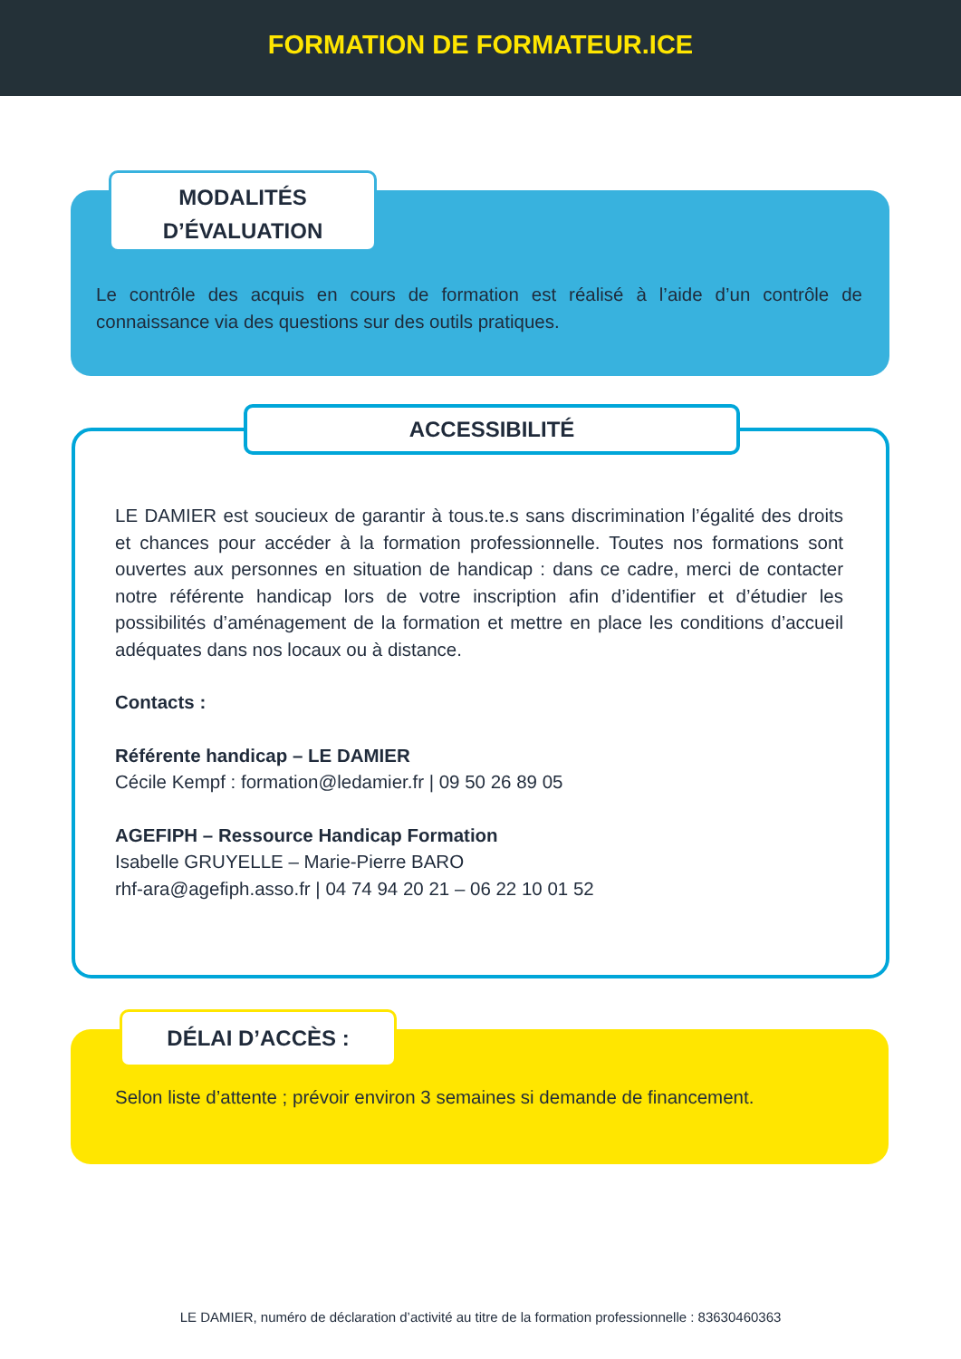FORMATION DE FORMATEUR.ICE
MODALITÉS
D’ÉVALUATION
Le contrôle des acquis en cours de formation est réalisé à l’aide d’un contrôle de connaissance via des questions sur des outils pratiques.
ACCESSIBILITÉ
LE DAMIER est soucieux de garantir à tous.te.s sans discrimination l’égalité des droits et chances pour accéder à la formation professionnelle. Toutes nos formations sont ouvertes aux personnes en situation de handicap : dans ce cadre, merci de contacter notre référente handicap lors de votre inscription afin d’identifier et d’étudier les possibilités d’aménagement de la formation et mettre en place les conditions d’accueil adéquates dans nos locaux ou à distance.
Contacts :
Référente handicap – LE DAMIER
Cécile Kempf : formation@ledamier.fr | 09 50 26 89 05
AGEFIPH – Ressource Handicap Formation
Isabelle GRUYELLE – Marie-Pierre BARO
rhf-ara@agefiph.asso.fr | 04 74 94 20 21 – 06 22 10 01 52
DÉLAI D’ACCÈS :
Selon liste d’attente ; prévoir environ 3 semaines si demande de financement.
LE DAMIER, numéro de déclaration d’activité au titre de la formation professionnelle : 83630460363